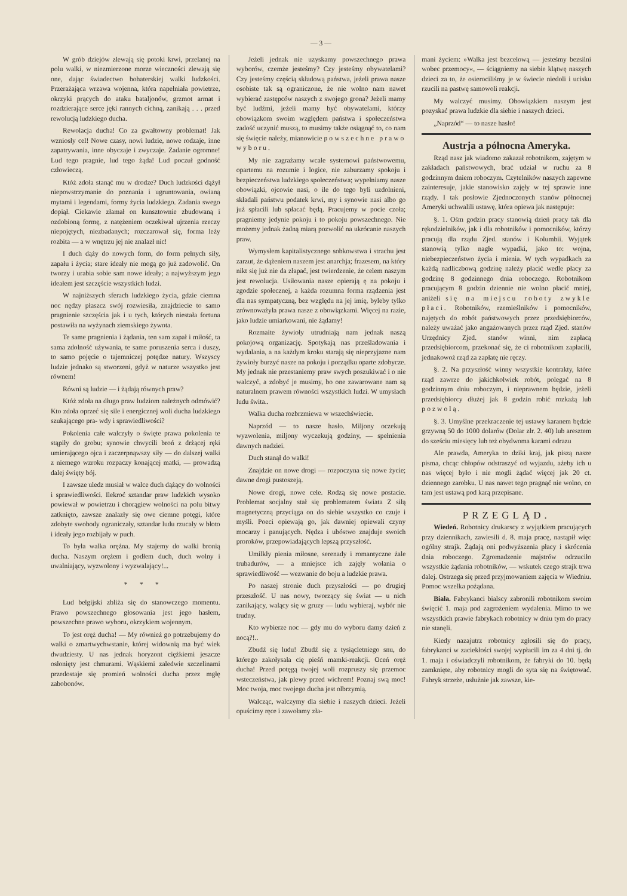— 3 —
W grób dziejów zlewają się potoki krwi, przelanej na polu walki, w niezmierzone morze wieczności zlewają się one, dając świadectwo bohaterskiej walki ludzkości. Przerażająca wrzawa wojenna, która napełniała powietrze, okrzyki prących do ataku bataljonów, grzmot armat i rozdzierające serce jęki rannych cichną, zanikają . . . przed rewolucją ludzkiego ducha.
Rewolacja ducha! Co za gwałtowny problemat! Jak wzniosły cel! Nowe czasy, nowi ludzie, nowe rodzaje, inne zapatrywania, inne obyczaje i zwyczaje. Zadanie ogromne! Lud tego pragnie, lud tego żąda! Lud poczuł godność człowieczą.
Któż zdoła stanąć mu w drodze? Duch ludzkości dążył niepowstrzymanie do poznania i ugruntowania, owianą mytami i legendami, formy życia ludzkiego. Zadania swego dopiął. Ciekawie złamał on kunsztownie zbudowaną i ozdobioną formę, z natężeniem oczekiwał ujrzenia rzeczy niepojętych, niezbadanych; rozczarował się, forma leży rozbita — a w wnętrzu jej nie znalazł nic!
I duch dąży do nowych form, do form pełnych siły, zapału i życia; stare ideały nie mogą go już zadowolić. On tworzy i urabia sobie sam nowe ideały; a najwyższym jego ideałem jest szczęście wszystkich ludzi.
W najniższych sferach ludzkiego życia, gdzie ciemna noc nędzy płaszcz swój rozwiesiła, znajdziecie to samo pragnienie szczęścia jak i u tych, których niestała fortuna postawiła na wyżynach ziemskiego żywota.
Te same pragnienia i żądania, ten sam zapał i miłość, ta sama zdolność używania, te same poruszenia serca i duszy, to samo pojęcie o tajemniczej potędze natury. Wszyscy ludzie jednako są stworzeni, gdyż w naturze wszystko jest równem!
Równi są ludzie — i żądają równych praw?
Któż zdoła na długo praw ludziom należnych odmówić? Kto zdoła oprzeć się sile i energicznej woli ducha ludzkiego szukającego pra- wdy i sprawiedliwości?
Pokolenia całe walczyły o święte prawa pokolenia te stąpiły do grobu; synowie chwycili broń z drżącej ręki umierającego ojca i zaczerpnąwszy siły — do dalszej walki z niemego wzroku rozpaczy konającej matki, — prowadzą dalej święty bój.
I zawsze uledz musiał w walce duch dążący do wolności i sprawiedliwości. Ilekroć sztandar praw ludzkich wysoko powiewał w powietrzu i chorągiew wolności na polu bitwy zatknięto, zawsze znalazły się owe ciemne potęgi, które zdobyte swobody ograniczały, sztandar ludu rzucały w błoto i ideały jego rozbijały w puch.
To była walka orężna. My stajemy do walki bronią ducha. Naszym orężem i godłem duch, duch wolny i uwalniający, wyzwolony i wyzwalający!...
* * *
Lud belgijski zbliża się do stanowczego momentu. Prawo powszechnego głosowania jest jego hasłem, powszechne prawo wyboru, okrzykiem wojennym.
To jest oręż ducha! — My również go potrzebujemy do walki o zmartwychwstanie, której widownią ma być wiek dwudziesty. U nas jednak horyzont ciężkiemi jeszcze osłonięty jest chmurami. Wąskiemi zaledwie szczelinami przedostaje się promień wolności ducha przez mgłę zabobonów.
Jeżeli jednak nie uzyskamy powszechnego prawa wyborów, czemże jesteśmy? Czy jesteśmy obywatelami? Czy jesteśmy częścią składową państwa, jeżeli prawa nasze osobiste tak są ograniczone, że nie wolno nam nawet wybierać zastępców naszych z swojego grona? Jeżeli mamy być ludźmi, jeżeli mamy być obywatelami, którzy obowiązkom swoim względem państwa i społeczeństwa zadość uczynić muszą, to musimy także osiągnąć to, co nam się święcie należy, mianowicie powszechne prawo wyboru.
My nie zagrażamy wcale systemowi państwowemu, opartemu na rozumie i logice, nie zaburzamy spokoju i bezpieczeństwa ludzkiego społeczeństwa; wypełniamy nasze obowiązki, ojcowie nasi, o ile do tego byli uzdolnieni, składali państwu podatek krwi, my i synowie nasi albo go już spłacili lub spłacać będą. Pracujemy w pocie czoła; pragniemy jedynie pokoju i to pokoju powszechnego. Nie możemy jednak żadną miarą pozwolić na ukrócanie naszych praw.
Wymysłem kapitalistycznego sobkowstwa i strachu jest zarzut, że dążeniem naszem jest anarchja; frazesem, na który nikt się już nie da złapać, jest twierdzenie, że celem naszym jest rewolucja. Usiłowania nasze opierają ę na pokoju i zgodzie społecznej, a każda rozumna forma rządzenia jest dla nas sympatyczną, bez względu na jej imię, byleby tylko zrównoważyła prawa nasze z obowiązkami. Więcej na razie, jako ludzie umiarkowani, nie żądamy!
Rozmaite żywioły utrudniają nam jednak naszą pokojową organizację. Spotykają nas prześladowania i wydalania, a na każdym kroku starają się nieprzyjazne nam żywioły burzyć nasze na pokoju i porządku oparte zdobycze. My jednak nie przestaniemy praw swych poszukiwać i o nie walczyć, a zdobyć je musimy, bo one zawarowane nam są naturalnem prawem równości wszystkich ludzi. W umysłach ludu świta..
Walka ducha rozbrzmiewa w wszechświecie.
Naprzód — to nasze hasło. Miljony oczekują wyzwolenia, miljony wyczekują godziny, — spełnienia dawnych nadziei.
Duch stanął do walki!
Znajdzie on nowe drogi — rozpoczyna się nowe życie; dawne drogi pustoszeją.
Nowe drogi, nowe cele. Rodzą się nowe postacie. Problemat socjalny stał się problematem świata Z siłą magnetyczną przyciąga on do siebie wszystko co czuje i myśli. Poeci opiewają go, jak dawniej opiewali czyny mocarzy i panujących. Nędza i ubóstwo znajduje swoich proroków, przepowiadających lepszą przyszłość.
Umilkły pienia miłosne, serenady i romantyczne żale trubadurów, — a mniejsce ich zajęły wołania o sprawiedliwość — wezwanie do boju a ludzkie prawa.
Po naszej stronie duch przyszłości — po drugiej przeszłość. U nas nowy, tworzący się świat — u nich zanikający, walący się w gruzy — ludu wybieraj, wybór nie trudny.
Kto wybierze noc — gdy mu do wyboru damy dzień z nocą?!..
Zbudź się ludu! Zbudź się z tysiącletniego snu, do którego zakołysała cię pieśń mamki-reakcji. Oceń oręż ducha! Przed potęgą twojej woli rozpruszy się przemoc wsteczeństwa, jak plewy przed wichrem! Poznaj swą moc! Moc twoja, moc twojego ducha jest olbrzymią.
Walcząc, walczymy dla siebie i naszych dzieci. Jeżeli opuścimy ręce i zawołamy zła-
mani życiem: »Walka jest bezcelową — jesteśmy bezsilni wobec przemocy«, — ściągniemy na siebie klątwę naszych dzieci za to, że osierociliśmy je w świecie niedoli i ucisku rzucili na pastwę samowoli reakcji.
My walczyć musimy. Obowiązkiem naszym jest pozyskać prawa ludzkie dla siebie i naszych dzieci.
„Naprzód“ — to nasze hasło!
Austrja a północna Ameryka.
Rząd nasz jak wiadomo zakazał robotnikom, zajętym w zakładach państwowych, brać udział w ruchu za 8 godzinnym dniem roboczym. Czytelników naszych zapewne zainteresuje, jakie stanowisko zajęły w tej sprawie inne rządy. I tak posłowie Zjednoczonych stanów północnej Ameryki uchwalili ustawę, która opiewa jak następuje:
§. 1. Ośm godzin pracy stanowią dzień pracy tak dla rękodzielników, jak i dla robotników i pomocników, którzy pracują dla rządu Zjed. stanów i Kolumbii. Wyjątek stanowią tylko nagłe wypadki, jako to: wojna, niebezpieczeństwo życia i mienia. W tych wypadkach za każdą nadliczbową godzinę należy płacić wedle płacy za godzinę 8 godzinnego dnia roboczego. Robotnikom pracującym 8 godzin dziennie nie wolno płacić mniej, aniżeli się na miejscu roboty zwykle płaci. Robotników, rzemieślników i pomocników, najętych do robót państwowych przez przedsiębiorców, należy uważać jako angażowanych przez rząd Zjed. stanów Urzędnicy Zjed. stanów winni, nim zapłacą przedsiębiorcom, przekonać się, że ci robotnikom zapłacili, jednakowoż rząd za zapłatę nie ręczy.
§. 2. Na przyszłość winny wszystkie kontrakty, które rząd zawrze do jakichkolwiek robót, polegać na 8 godzinnym dniu roboczym, i nieprawnem będzie, jeżeli przedsiębiorcy dłużej jak 8 godzin robić rozkażą lub pozwolą.
§. 3. Umyślne przekraczenie tej ustawy karanem będzie grzywną 50 do 1000 dolarów (Dolar złr. 2. 40) lub aresztem do sześciu miesięcy lub też obydwoma karami odrazu
Ale prawda, Ameryka to dziki kraj, jak piszą nasze pisma, chcąc chłopów odstraszyć od wyjazdu, ażeby ich u nas więcej było i nie mogli żądać więcej jak 20 ct. dziennego zarobku. U nas nawet tego pragnąć nie wolno, co tam jest ustawą pod karą przepisane.
PRZEGLĄD.
Wiedeń. Robotnicy drukarscy z wyjątkiem pracujących przy dziennikach, zawiesili d. 8. maja pracę, nastąpił więc ogólny strajk. Żądają oni podwyższenia płacy i skrócenia dnia roboczego. Zgromadzenie majstrów odrzuciło wszystkie żądania robotników, — wskutek czego strajk trwa dalej. Ostrzega się przed przyjmowaniem zajęcia w Wiedniu. Pomoc wszelka pożądana.
Biała. Fabrykanci bialscy zabronili robotnikom swoim święcić 1. maja pod zagrożeniem wydalenia. Mimo to we wszystkich prawie fabrykach robotnicy w dniu tym do pracy nie stanęli.
Kiedy nazajutrz robotnicy zgłosili się do pracy, fabrykanci w zaciekłości swojej wypłacili im za 4 dni tj. do 1. maja i oświadczyli robotnikom, że fabryki do 10. będą zamknięte, aby robotnicy mogli do syta się na świętować. Fabryk strzeże, usłużnie jak zawsze, kie-